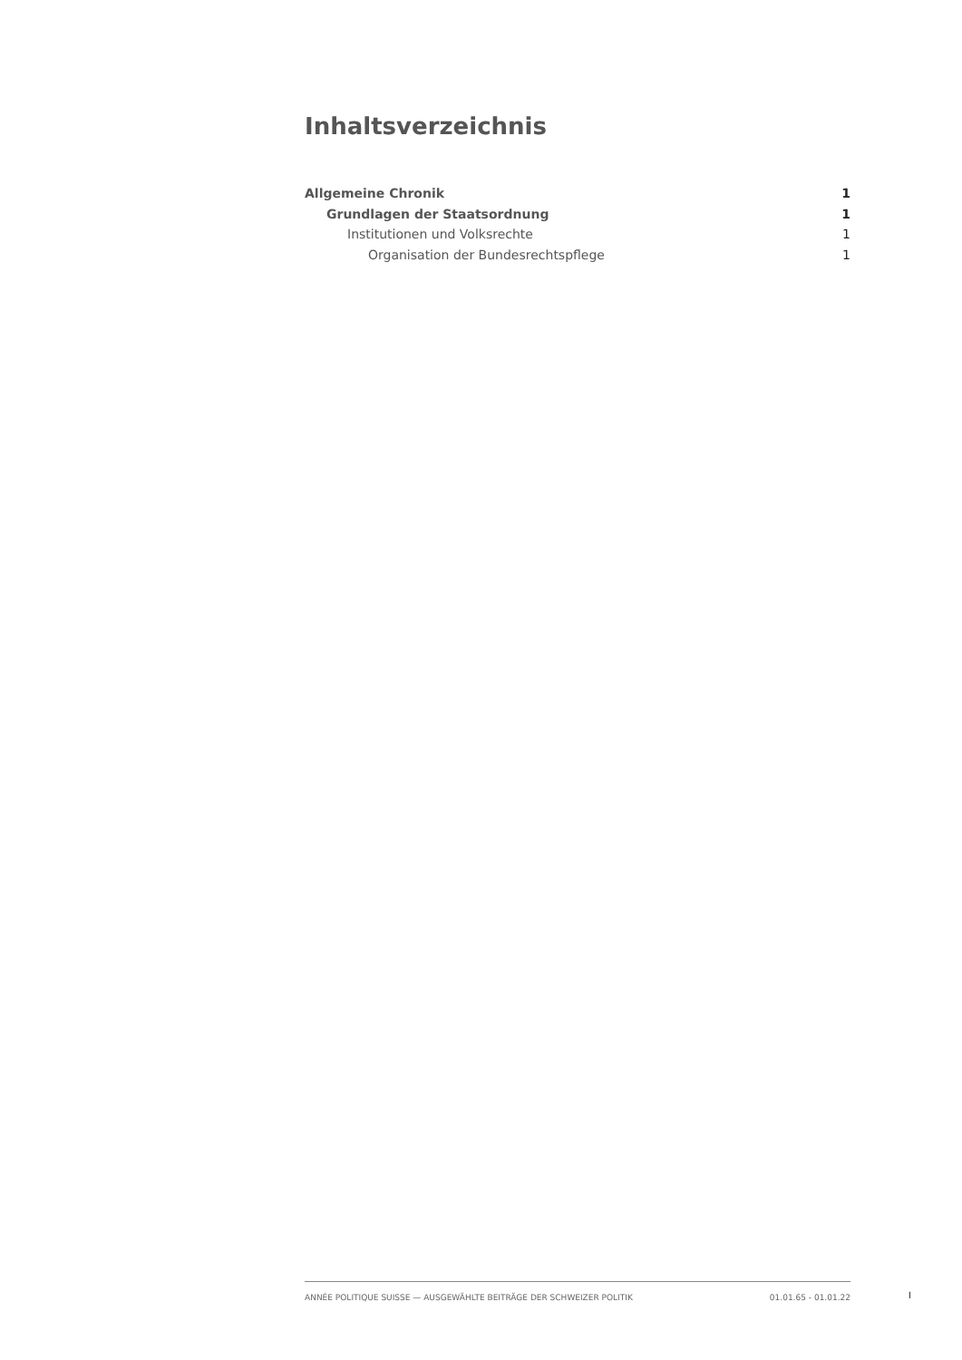Inhaltsverzeichnis
Allgemeine Chronik 1
Grundlagen der Staatsordnung 1
Institutionen und Volksrechte 1
Organisation der Bundesrechtspflege 1
ANNÉE POLITIQUE SUISSE — AUSGEWÄHLTE BEITRÄGE DER SCHWEIZER POLITIK 01.01.65 - 01.01.22
I